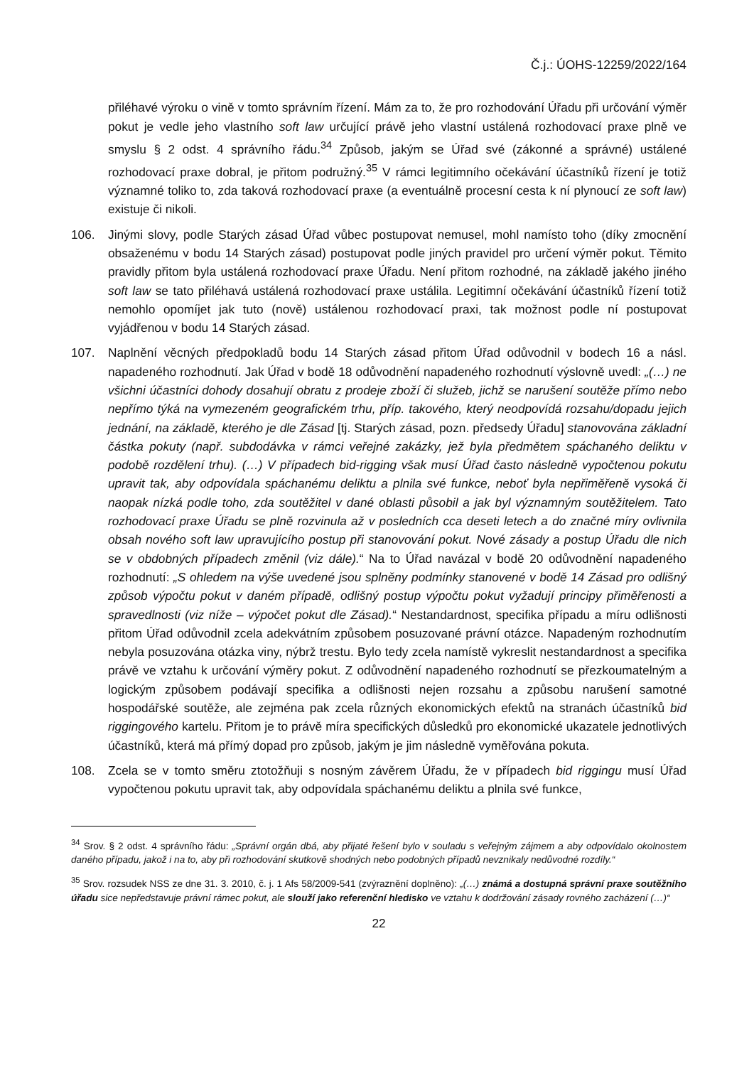Č.j.: ÚOHS-12259/2022/164
přiléhavé výroku o vině v tomto správním řízení. Mám za to, že pro rozhodování Úřadu při určování výměr pokut je vedle jeho vlastního soft law určující právě jeho vlastní ustálená rozhodovací praxe plně ve smyslu § 2 odst. 4 správního řádu.<sup>34</sup> Způsob, jakým se Úřad své (zákonné a správné) ustálené rozhodovací praxe dobral, je přitom podružný.<sup>35</sup> V rámci legitimního očekávání účastníků řízení je totiž významné toliko to, zda taková rozhodovací praxe (a eventuálně procesní cesta k ní plynoucí ze soft law) existuje či nikoli.
106. Jinými slovy, podle Starých zásad Úřad vůbec postupovat nemusel, mohl namísto toho (díky zmocnění obsaženému v bodu 14 Starých zásad) postupovat podle jiných pravidel pro určení výměr pokut. Těmito pravidly přitom byla ustálená rozhodovací praxe Úřadu. Není přitom rozhodné, na základě jakého jiného soft law se tato přiléhavá ustálená rozhodovací praxe ustálila. Legitimní očekávání účastníků řízení totiž nemohlo opomíjet jak tuto (nově) ustálenou rozhodovací praxi, tak možnost podle ní postupovat vyjádřenou v bodu 14 Starých zásad.
107. Naplnění věcných předpokladů bodu 14 Starých zásad přitom Úřad odůvodnil v bodech 16 a násl. napadeného rozhodnutí. Jak Úřad v bodě 18 odůvodnění napadeného rozhodnutí výslovně uvedl: „(…) ne všichni účastníci dohody dosahují obratu z prodeje zboží či služeb, jichž se narušení soutěže přímo nebo nepřímo týká na vymezeném geografickém trhu, příp. takového, který neodpovídá rozsahu/dopadu jejich jednání, na základě, kterého je dle Zásad [tj. Starých zásad, pozn. předsedy Úřadu] stanovována základní částka pokuty (např. subdodávka v rámci veřejné zakázky, jež byla předmětem spáchaného deliktu v podobě rozdělení trhu). (…) V případech bid-rigging však musí Úřad často následně vypočtenou pokutu upravit tak, aby odpovídala spáchanému deliktu a plnila své funkce, neboť byla nepřiměřeně vysoká či naopak nízká podle toho, zda soutěžitel v dané oblasti působil a jak byl významným soutěžitelem. Tato rozhodovací praxe Úřadu se plně rozvinula až v posledních cca deseti letech a do značné míry ovlivnila obsah nového soft law upravujícího postup při stanovování pokut. Nové zásady a postup Úřadu dle nich se v obdobných případech změnil (viz dále).“ Na to Úřad navázal v bodě 20 odůvodnění napadeného rozhodnutí: „S ohledem na výše uvedené jsou splněny podmínky stanovené v bodě 14 Zásad pro odlišný způsob výpočtu pokut v daném případě, odlišný postup výpočtu pokut vyžadují principy přiměřenosti a spravedlnosti (viz níže – výpočet pokut dle Zásad).“ Nestandardnost, specifika případu a míru odlišnosti přitom Úřad odůvodnil zcela adekvátním způsobem posuzované právní otázce. Napadeným rozhodnutím nebyla posuzována otázka viny, nýbrž trestu. Bylo tedy zcela namístě vykreslit nestandardnost a specifika právě ve vztahu k určování výměry pokut. Z odůvodnění napadeného rozhodnutí se přezkoumatelným a logickým způsobem podávají specifika a odlišnosti nejen rozsahu a způsobu narušení samotné hospodářské soutěže, ale zejména pak zcela různých ekonomických efektů na stranách účastníků bid riggingového kartelu. Přitom je to právě míra specifických důsledků pro ekonomické ukazatele jednotlivých účastníků, která má přímý dopad pro způsob, jakým je jim následně vyměřována pokuta.
108. Zcela se v tomto směru ztotožňuji s nosným závěrem Úřadu, že v případech bid riggingu musí Úřad vypočtenou pokutu upravit tak, aby odpovídala spáchanému deliktu a plnila své funkce,
<sup>34</sup> Srov. § 2 odst. 4 správního řádu: „Správní orgán dbá, aby přijaté řešení bylo v souladu s veřejným zájmem a aby odpovídalo okolnostem daného případu, jakož i na to, aby při rozhodování skutkově shodných nebo podobných případů nevznikaly nedůvodné rozdíly.“
<sup>35</sup> Srov. rozsudek NSS ze dne 31. 3. 2010, č. j. 1 Afs 58/2009-541 (zvýraznění doplněno): „(…) známá a dostupná správní praxe soutěžního úřadu sice nepředstavuje právní rámec pokut, ale slouží jako referenční hledisko ve vztahu k dodržování zásady rovného zacházení (…)“
22